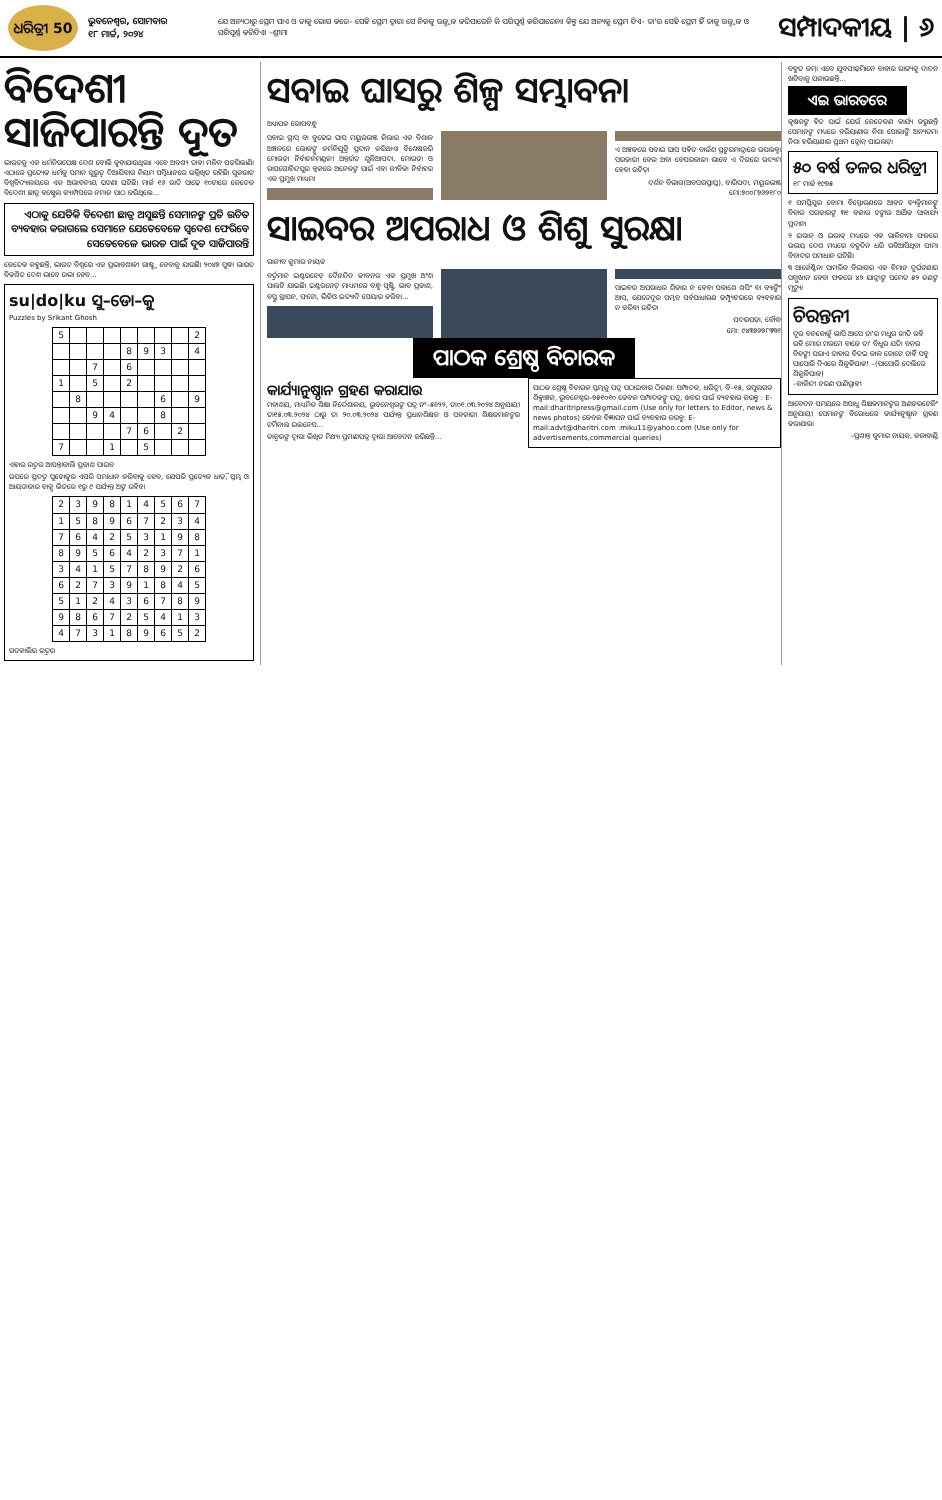ଧରିତ୍ରୀ 50
ଭୁବନେଶ୍ୱର, ସୋମବାର
୧୮ ମାର୍ଚ୍ଚ, ୨୦୨୪
ଯେ ଅନ୍ୟଠାରୁ ପ୍ରେମ ପାଏ ଓ ତାକୁ ଭୋଗ କରେ– ସେହି ପ୍ରେମ ଦ୍ୱାରା ସେ ନିଜକୁ ଉଜ୍ଜ୍ୱଳ କରିପାରେନି କି ପରିପୂର୍ଣ୍ଣ କରିପାରେନା। କିନ୍ତୁ ଯେ ଅନ୍ୟକୁ ପ୍ରେମ ଦିଏ– ତା'ର ସେହି ପ୍ରେମ ହିଁ ତାକୁ ଉଜ୍ଜ୍ୱଳ ଓ ପରିପୂର୍ଣ୍ଣ କରିଦିଏ। –ଶ୍ରୀମା
ସମ୍ପାଦକୀୟ | ୬
ବିଦେଶୀ ସାଜିପାରନ୍ତି ଦୂତ
ଭାରତକୁ ଏକ ଧର୍ମନିରପେକ୍ଷ ଦେଶ ବୋଲି କୁହାଯାଉଥିଲା। ଏବେ ଅବଶ୍ୟ ତାହା ମଳିନ ପଡ଼ିଗଲାଣି। ଏଠାରେ ପ୍ରତ୍ୟେକ ଧର୍ମକୁ ସମାନ ଗୁରୁତ୍ୱ ଦିଆଯିବାର ନିୟମ ସମ୍ବିଧାନରେ ଉଲ୍ଲିଖିତ ରହିଛି। ଗୁଜରାଟ ବିଶ୍ୱବିଦ୍ୟାଳୟରେ ଏକ ଅଭାବନୀୟ ଘଟଣା ଘଟିଛି। ମାର୍ଚ୍ଚ ୧୬ ରାତି ସାଢ଼େ ୧୦ଟାରେ କେତେକ ବିଦେଶୀ ଛାତ୍ର ହଷ୍ଟେଲ କ୍ୟାମ୍ପସରେ ନମାଜ ପାଠ କରିଥିଲେ...
ଏଠାକୁ ଯେତିକି ବିଦେଶୀ ଛାତ୍ର ଅସୁଛନ୍ତି ସେମାନଙ୍କ ପ୍ରତି ଉଚିତ ବ୍ୟବହାର କରାଗଲେ ସେମାନେ ଯେତେବେଳେ ସ୍ୱଦେଶ ଫେରିବେ ସେତେବେଳେ ଭାରତ ପାଇଁ ଦୂତ ସାଜିପାରନ୍ତି
କେତେକ କହୁଛନ୍ତି, ଭାରତ ବିଶ୍ୱରେ ଏକ ପ୍ରଭାବଶାଳୀ ରାଷ୍ଟ୍ର ହେବାକୁ ଯାଉଛି। ୨୦୪୭ ସୁଦ୍ଧା ଭାରତ ବିକଶିତ ଦେଶ ଭାବେ ଉଭା ହେବ...
su|do|ku ସୁ–ଡୋ–କୁ
Puzzles by Srikant Ghosh
| 5 | | | | | | | | 2 |
| | | | | 8 | 9 | 3 | | 4 |
| | | 7 | | 6 | | | | |
| 1 | | 5 | | 2 | | | | |
| | 8 | | | | | 6 | | 9 |
| | | 9 | 4 | | | 8 | | |
| | | | | 7 | 6 | | 2 | |
| 7 | | | 1 | | 5 | | | |
ଏହାର ଉତ୍ତର ଆସନ୍ତାକାଲି ପ୍ରକାଶ ପାଇବ
ଉପରେ ପ୍ରଦତ୍ତ ସୁଡୋକୁର ଏପରି ସମାଧାନ କରିବାକୁ ହେବ, ଯେପରି ପ୍ରତ୍ୟେକ ଧାଡ଼ି, ସ୍ତମ୍ଭ ଓ ଆୟତାକାର ବାକ୍ସ ଭିତରେ ୧ରୁ ୯ ପର୍ଯ୍ୟନ୍ତ ଅଙ୍କ ରହିବ।
| 2 | 3 | 9 | 8 | 1 | 4 | 5 | 6 | 7 |
| 1 | 5 | 8 | 9 | 6 | 7 | 2 | 3 | 4 |
| 7 | 6 | 4 | 2 | 5 | 3 | 1 | 9 | 8 |
| 8 | 9 | 5 | 6 | 4 | 2 | 3 | 7 | 1 |
| 3 | 4 | 1 | 5 | 7 | 8 | 9 | 2 | 6 |
| 6 | 2 | 7 | 3 | 9 | 1 | 8 | 4 | 5 |
| 5 | 1 | 2 | 4 | 3 | 6 | 7 | 8 | 9 |
| 9 | 8 | 6 | 7 | 2 | 5 | 4 | 1 | 3 |
| 4 | 7 | 3 | 1 | 8 | 9 | 6 | 5 | 2 |
ଗତକାଲିର ଉତ୍ତର
ସବାଇ ଘାସରୁ ଶିଳ୍ପ ସମ୍ଭାବନା
ଅଧ୍ୟାପକ ଗୋପବନ୍ଧୁ
ସବାଇ ଗ୍ରାସ୍ ବା ବୁଢେଇ ଘାସ ମୟୂରଭଞ୍ଜ ଜିଲାର ଏକ ବିଶାଳ ଅଞ୍ଚଳରେ ଲୋକଙ୍କୁ କର୍ମନିଯୁକ୍ତି ପ୍ରଦାନ କରିଥାଏ। ବିଶେଷକରି ମୋରଡ଼ା ନିର୍ବାଚନମଣ୍ଡଳୀ ଅନ୍ତର୍ଗତ ଶୁଳିଆପଦା, ମୋରଡ଼ା ଓ ରାସଗୋବିନ୍ଦପୁର ବ୍ଲକରେ ଅନେକଙ୍କ ପାଇଁ ଏହା ଜୀବିକା ନିର୍ବାହର ଏକ ପ୍ରମୁଖ ମାଧ୍ୟମ।
ଏ ଅଞ୍ଚଳରେ ସବାଇ ଘାସ ସହିତ ବାଉଁଶ ପ୍ରଚୁରମାତ୍ରାରେ ଉପଲବ୍ଧ। ସରକାରୀ ହେଉ ଅବା ବେସରକାରୀ ଭାବେ ଏ ଦିଗରେ ଉଦ୍ୟମ ହେବା ଉଚିତ୍।
ଦର୍ଶନ ବିଭାଗ(ଅବସରପ୍ରାପ୍ତ), ବାରିପଦା, ମୟୂରଭଞ୍ଜ
ମୋ:୭୦୦୮୭୬୭୧୮୦
ସାଇବର ଅପରାଧ ଓ ଶିଶୁ ସୁରକ୍ଷା
ରାଜୀବ କୁମାର ନାୟକ
ବର୍ତ୍ତମାନ ଇଣ୍ଟରନେଟ୍ ଦୈନନ୍ଦିନ ଜୀବନର ଏକ ପ୍ରମୁଖ ଅଂଶ ପାଲଟି ଯାଇଛି। ଇଣ୍ଟରନେଟ୍ ମାଧ୍ୟମରେ ବନ୍ଧୁ ସୃଷ୍ଟି, ଭାବ ପ୍ରକାଶ, ବସ୍ତୁ ସ୍ଥାପନ, ଫଟୋ, ଭିଡିଓ ଇତ୍ୟାଦି ସେୟାର କରିବା...
ସାଇବର ଅପରାଧର ଶିକାର ନ ହେବା ସକାଶେ ଶପିଂ ବା ବ୍ୟାଙ୍କିଂ ଆପ୍, ଯେତେଦୂର ସମ୍ଭବ ସର୍ବସାଧାରଣ କମ୍ପ୍ୟୁଟରରେ ବ୍ୟବହାର ନ କରିବା ଉଚିତ।
ପଦରପଡ଼ା, ବୌଦ୍ଧ
ମୋ: ୯୪୩୭୬୭୮୩୩୧
ପାଠକ ଶ୍ରେଷ୍ଠ ବିଚାରକ
କାର୍ଯ୍ୟାନୁଷ୍ଠାନ ଗ୍ରହଣ କରାଯାଉ
ମହାଶୟ, ମାଧ୍ୟମିକ ଶିକ୍ଷା ନିର୍ଦ୍ଦେଶାଳୟ, ଭୁବନେଶ୍ୱରଙ୍କ ପତ୍ର ନଂ–୫୬୨୨, ତା୦୧.୦୩.୨୦୨୪ ଅନୁଯାୟୀ ତା୧୫.୦୩.୨୦୨୪ ଠାରୁ ତା ୨୦.୦୩.୨୦୨୪ ପର୍ଯ୍ୟନ୍ତ ପ୍ରଧାନଶିକ୍ଷକ ଓ ସହକାରୀ ଶିକ୍ଷକମାନଙ୍କର ଟର୍ମିନାଲ ଇଲନେସ...
ଡାକ୍ତରଙ୍କ ଦ୍ୱାରା ଲିଖିତ ମିଥ୍ୟା ପ୍ରମାଣପତ୍ର ଦ୍ୱାରା ଆବେଦନ କରିଛନ୍ତି...
ପାଠକ ଶ୍ରେଷ୍ଠ ବିଚାରକ ସ୍ତମ୍ଭକୁ ପତ୍ର ପଠାଇବାର ଠିକଣା: ସମ୍ପାଦକ, ଧରିତ୍ରୀ, ବି–୧୫, ରସୁଲଗଡ ଶିଳ୍ପାଞ୍ଚଳ, ଭୁବନେଶ୍ୱର–୭୫୧୦୧୦ କେବଳ ସମ୍ପାଦକଙ୍କୁ ପତ୍ର, ଖବର ପାଇଁ ବ୍ୟବହାର କରନ୍ତୁ : E-mail:dharitripress@gmail.com (Use only for letters to Editor, news & news photos) କେବଳ ବିଜ୍ଞାପନ ପାଇଁ ବ୍ୟବହାର କରନ୍ତୁ: E-mail:advt@dharitri.com :miku11@yahoo.com (Use only for advertisements,commercial queries)
ବହୁତ କମ୍। ଏବେ ଯୁବପୀଢ଼ିମାନେ ବାହାର ରାଜ୍ୟକୁ ଦାଦନ ଖଟିବାକୁ ପଳାଉଛନ୍ତି...
ଏଇ ଭାରତରେ
କୃଷକଙ୍କ ହିତ ପାଇଁ ଯେଉଁ କେତେକଣ କାର୍ଯ୍ୟ କରୁଛନ୍ତି ସେମାନଙ୍କ ମଧ୍ୟରେ ହରିୟାଣାର ନିଶା ସୋଲାଙ୍କି ଅନ୍ୟତମ। ନିଶା ହରିୟାଣାର ପ୍ରଥମ ଡ୍ରୋନ୍ ପାଇଲଟ୍।
୫୦ ବର୍ଷ ତଳର ଧରିତ୍ରୀ
୧୮ ମାର୍ଚ୍ଚ ୧୯୭୫
୧ ସମସ୍ତିପୁର ବୋମା ବିସ୍ଫୋରଣରେ ଆହତ ବ୍ୟକ୍ତିମାନଙ୍କୁ ବିହାର ସରକାରଙ୍କ ୩୧ ହଜାର ଟଙ୍କାର ଆର୍ଥିକ ସାହାଯ୍ୟ ପ୍ରଦାନ।
୨ ଇରାନ୍ ଓ ଇରାକ୍ ମଧ୍ୟରେ ଏକ ରାଜିନାମା ଫଳରେ ଉଭୟ ଦେଶ ମଧ୍ୟରେ ବହୁଦିନ ଧରି ରହିଆସିଥିବା ସୀମା ବିବାଦର ସମାଧାନ ଘଟିଛି।
୩ ଆର୍ଜେଣ୍ଟିନା ସାମରିକ ବିଭାଗର ଏକ ବିମାନ ଦୁର୍ଘଟଣାର ସମ୍ମୁଖୀନ ହେବା ଫଳରେ ୪୨ ଯାତ୍ରୀଙ୍କ ସମେତ ୫୨ ଜଣଙ୍କ ମୃତ୍ୟୁ।
ଚିରନ୍ତନୀ
ଦୂର ବନକୋଳୁଁ ଭାସି ଆସେ ତା'ର ମଧୁର ଗୀତି ରହି ରହି ମୋର ମରମେ ବାଜେ ତା' ବିଧୁର ଯତି। ବନର ବିହଙ୍ଗୀ ପରାଏ ତାହାର ବିତଇ କାଳ ଡୋଟେ ଚାହିଁ ସବୁ ପାସୋରି ଦିଏରେ ଶିଳୁଳିପାଳ! –(ପାସୋରି ଦେଲିରେ ଶିଳୁଳିପାଳ)
–କାଳିନ୍ଦୀ ଚରଣ ପାଣିଗ୍ରାହୀ
ଆବେଦନ ସମୟରେ ଅସାଧୁ ଶିକ୍ଷକମାନଙ୍କର ଅଣଡରଟେକିଂ ଅନୁଯାୟୀ ସେମାନଙ୍କ ବିରୋଧରେ କାର୍ଯ୍ୟାନୁଷ୍ଠାନ ଗ୍ରହଣ କରାଯାଉ।
–ପ୍ରଶାନ୍ତ କୁମାର ନାୟକ, କଳାହାଣ୍ଡି